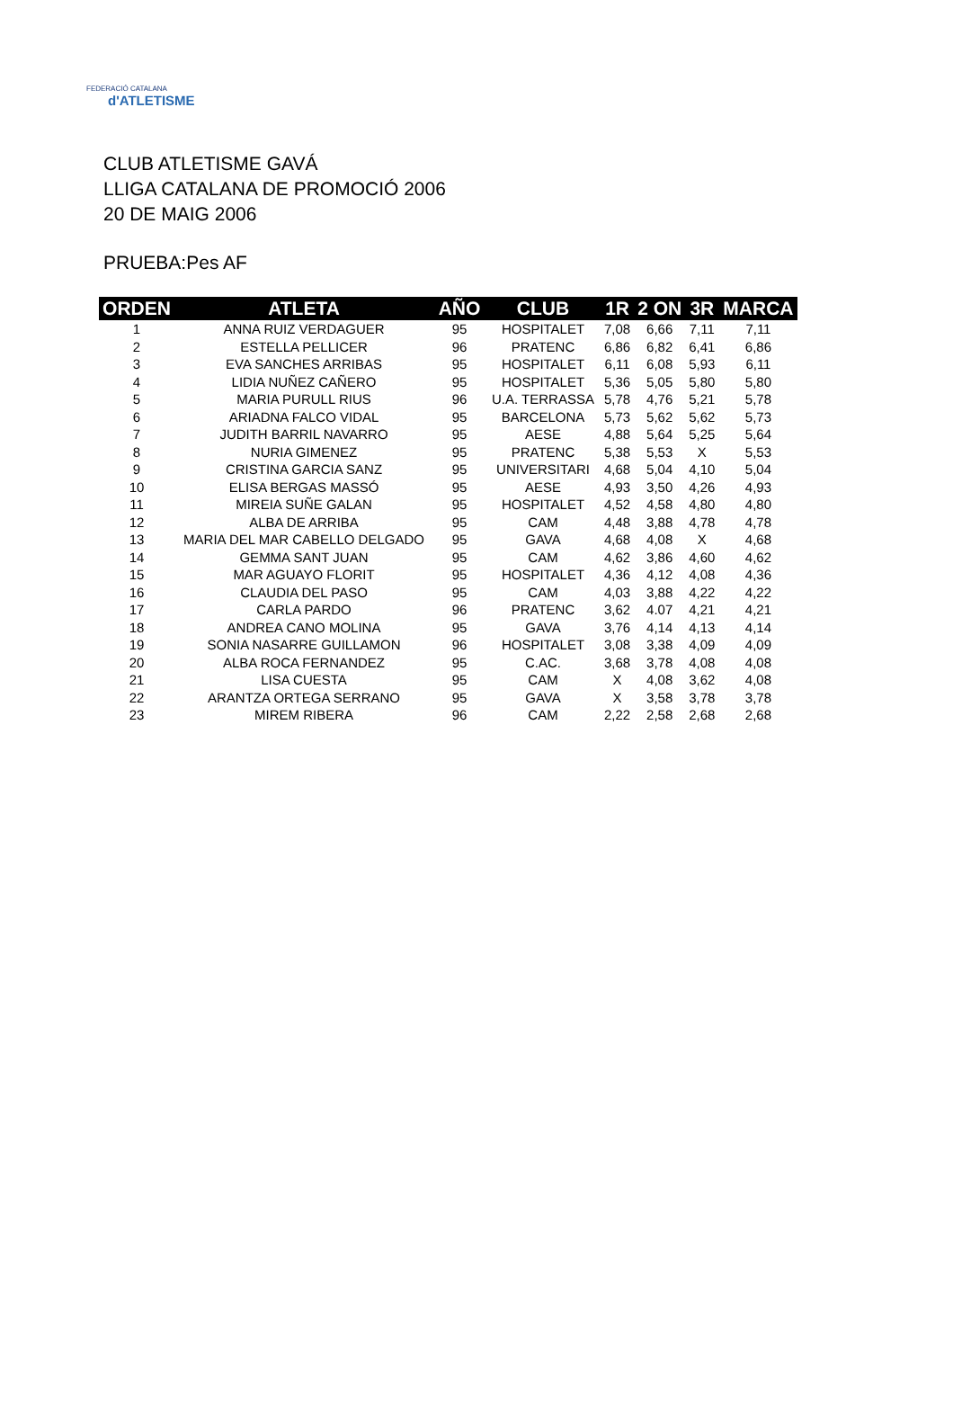FEDERACIÓ CATALANA
d'ATLETISME
CLUB ATLETISME GAVÁ
LLIGA CATALANA DE PROMOCIÓ 2006
20 DE MAIG 2006
PRUEBA:Pes AF
| ORDEN | ATLETA | AÑO | CLUB | 1R | 2 ON | 3R | MARCA |
| --- | --- | --- | --- | --- | --- | --- | --- |
| 1 | ANNA RUIZ VERDAGUER | 95 | HOSPITALET | 7,08 | 6,66 | 7,11 | 7,11 |
| 2 | ESTELLA PELLICER | 96 | PRATENC | 6,86 | 6,82 | 6,41 | 6,86 |
| 3 | EVA SANCHES ARRIBAS | 95 | HOSPITALET | 6,11 | 6,08 | 5,93 | 6,11 |
| 4 | LIDIA NUÑEZ CAÑERO | 95 | HOSPITALET | 5,36 | 5,05 | 5,80 | 5,80 |
| 5 | MARIA PURULL RIUS | 96 | U.A. TERRASSA | 5,78 | 4,76 | 5,21 | 5,78 |
| 6 | ARIADNA FALCO VIDAL | 95 | BARCELONA | 5,73 | 5,62 | 5,62 | 5,73 |
| 7 | JUDITH BARRIL NAVARRO | 95 | AESE | 4,88 | 5,64 | 5,25 | 5,64 |
| 8 | NURIA GIMENEZ | 95 | PRATENC | 5,38 | 5,53 | X | 5,53 |
| 9 | CRISTINA GARCIA SANZ | 95 | UNIVERSITARI | 4,68 | 5,04 | 4,10 | 5,04 |
| 10 | ELISA BERGAS MASSÓ | 95 | AESE | 4,93 | 3,50 | 4,26 | 4,93 |
| 11 | MIREIA SUÑE GALAN | 95 | HOSPITALET | 4,52 | 4,58 | 4,80 | 4,80 |
| 12 | ALBA DE ARRIBA | 95 | CAM | 4,48 | 3,88 | 4,78 | 4,78 |
| 13 | MARIA DEL MAR CABELLO DELGADO | 95 | GAVA | 4,68 | 4,08 | X | 4,68 |
| 14 | GEMMA SANT JUAN | 95 | CAM | 4,62 | 3,86 | 4,60 | 4,62 |
| 15 | MAR AGUAYO FLORIT | 95 | HOSPITALET | 4,36 | 4,12 | 4,08 | 4,36 |
| 16 | CLAUDIA DEL PASO | 95 | CAM | 4,03 | 3,88 | 4,22 | 4,22 |
| 17 | CARLA PARDO | 96 | PRATENC | 3,62 | 4.07 | 4,21 | 4,21 |
| 18 | ANDREA CANO MOLINA | 95 | GAVA | 3,76 | 4,14 | 4,13 | 4,14 |
| 19 | SONIA NASARRE GUILLAMON | 96 | HOSPITALET | 3,08 | 3,38 | 4,09 | 4,09 |
| 20 | ALBA ROCA FERNANDEZ | 95 | C.AC. | 3,68 | 3,78 | 4,08 | 4,08 |
| 21 | LISA CUESTA | 95 | CAM | X | 4,08 | 3,62 | 4,08 |
| 22 | ARANTZA ORTEGA SERRANO | 95 | GAVA | X | 3,58 | 3,78 | 3,78 |
| 23 | MIREM RIBERA | 96 | CAM | 2,22 | 2,58 | 2,68 | 2,68 |